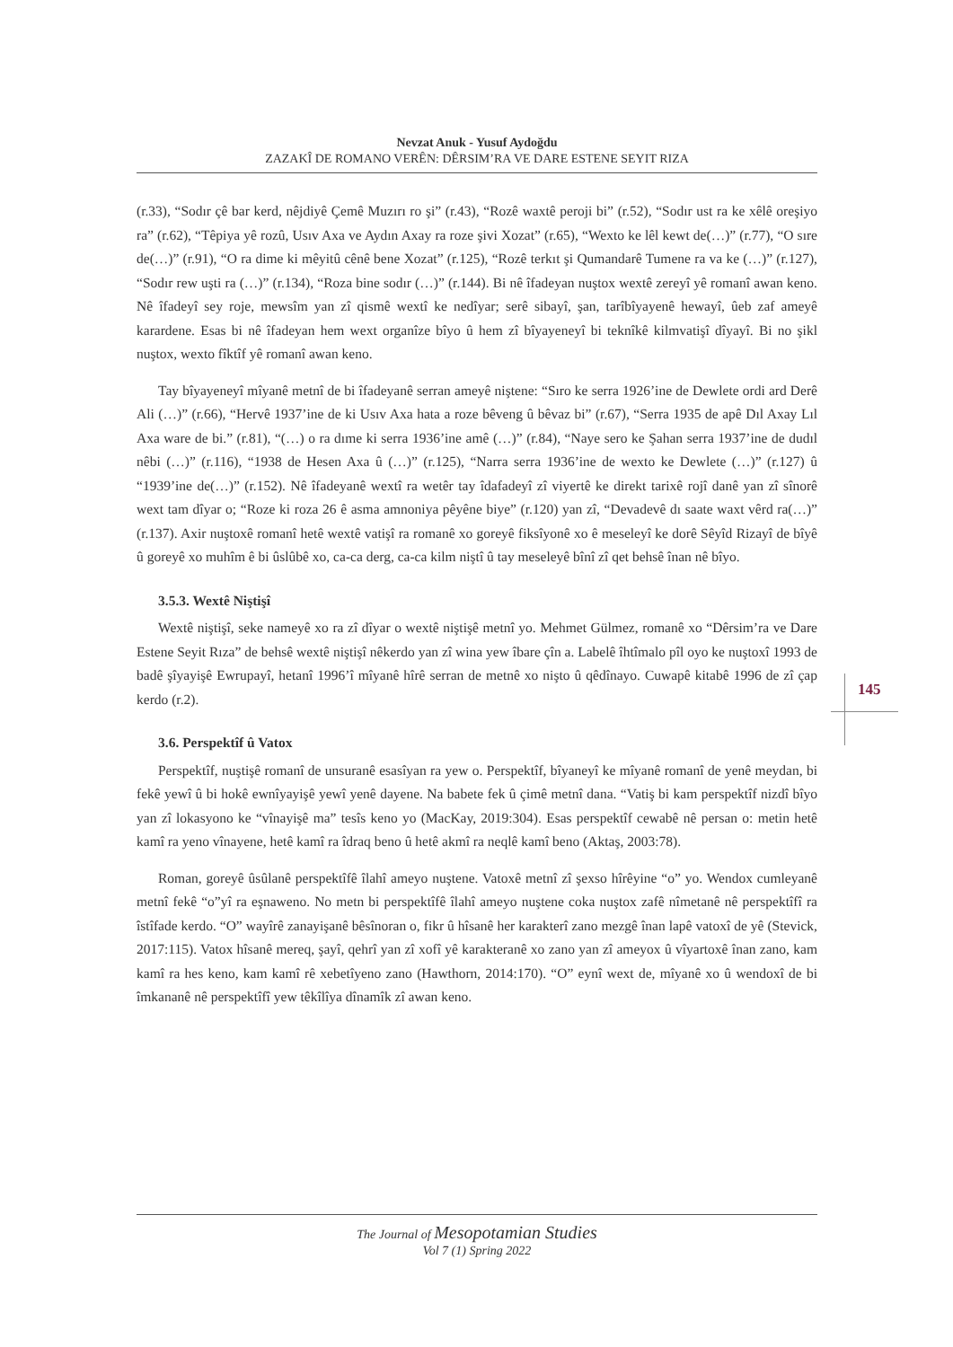Nevzat Anuk - Yusuf Aydoğdu
ZAZAKÎ DE ROMANO VERÊN: DÊRSIM’RA VE DARE ESTENE SEYIT RIZA
145
(r.33), “Sodır çê bar kerd, nêjdiyê Çemê Muzırı ro şi” (r.43), “Rozê waxtê peroji bi” (r.52), “Sodır ust ra ke xêlê oreşiyo ra” (r.62), “Têpiya yê rozû, Usıv Axa ve Aydın Axay ra roze şivi Xozat” (r.65), “Wexto ke lêl kewt de(…)” (r.77), “O sıre de(…)” (r.91), “O ra dime ki mêyitû cênê bene Xozat” (r.125), “Rozê terkıt şi Qumandarê Tumene ra va ke (…)” (r.127), “Sodır rew uşti ra (…)” (r.134), “Roza bine sodır (…)” (r.144). Bi nê îfadeyan nuştox wextê zereyî yê romanî awan keno. Nê îfadeyî sey roje, mewsîm yan zî qismê wextî ke nedîyar; serê sibayî, şan, tarîbîyayenê hewayî, ûeb zaf ameyê karardene. Esas bi nê îfadeyan hem wext organîze bîyo û hem zî bîyayeneyî bi teknîkê kilmvatişî dîyayî. Bi no şikl nuştox, wexto fîktîf yê romanî awan keno.
Tay bîyayeneyî mîyanê metnî de bi îfadeyanê serran ameyê niştene: “Sıro ke serra 1926’ine de Dewlete ordi ard Derê Ali (…)” (r.66), “Hervê 1937’ine de ki Usıv Axa hata a roze bêveng û bêvaz bi” (r.67), “Serra 1935 de apê Dıl Axay Lıl Axa ware de bi.” (r.81), “(…) o ra dıme ki serra 1936’ine amê (…)” (r.84), “Naye sero ke Şahan serra 1937’ine de dudıl nêbi (…)” (r.116), “1938 de Hesen Axa û (…)” (r.125), “Narra serra 1936’ine de wexto ke Dewlete (…)” (r.127) û “1939’ine de(…)” (r.152). Nê îfadeyanê wextî ra wetêr tay îdafadeyî zî viyertê ke direkt tarixê rojî danê yan zî sînorê wext tam dîyar o; “Roze ki roza 26 ê asma amnoniya pêyêne biye” (r.120) yan zî, “Devadevê dı saate waxt vêrd ra(…)” (r.137). Axir nuştoxê romanî hetê wextê vatişî ra romanê xo goreyê fiksîyonê xo ê meseleyî ke dorê Sêyîd Rizayî de bîyê û goreyê xo muhîm ê bi ûslûbê xo, ca-ca derg, ca-ca kilm niştî û tay meseleyê bînî zî qet behsê înan nê bîyo.
3.5.3. Wextê Niştişî
Wextê niştişî, seke nameyê xo ra zî dîyar o wextê niştişê metnî yo. Mehmet Gülmez, romanê xo “Dêrsim’ra ve Dare Estene Seyit Rıza” de behsê wextê niştişî nêkerdo yan zî wina yew îbare çîn a. Labelê îhtîmalo pîl oyo ke nuştoxî 1993 de badê şîyayişê Ewrupayî, hetanî 1996’î mîyanê hîrê serran de metnê xo nişto û qêdînayo. Cuwapê kitabê 1996 de zî çap kerdo (r.2).
3.6. Perspektîf û Vatox
Perspektîf, nuştişê romanî de unsuranê esasîyan ra yew o. Perspektîf, bîyaneyî ke mîyanê romanî de yenê meydan, bi fekê yewî û bi hokê ewnîyayişê yewî yenê dayene. Na babete fek û çimê metnî dana. “Vatiş bi kam perspektîf nizdî bîyo yan zî lokasyono ke “vînayişê ma” tesîs keno yo (MacKay, 2019:304). Esas perspektîf cewabê nê persan o: metin hetê kamî ra yeno vînayene, hetê kamî ra îdraq beno û hetê akmî ra neqlê kamî beno (Aktaş, 2003:78).
Roman, goreyê ûsûlanê perspektîfê îlahî ameyo nuştene. Vatoxê metnî zî şexso hîrêyine “o” yo. Wendox cumleyanê metnî fekê “o”yî ra eşnaweno. No metn bi perspektîfê îlahî ameyo nuştene coka nuştox zafê nîmetanê nê perspektîfî ra îstîfade kerdo. “O” wayîrê zanayişanê bêsînoran o, fikr û hîsanê her karakterî zano mezgê înan lapê vatoxî de yê (Stevick, 2017:115). Vatox hîsanê mereq, şayî, qehrî yan zî xofî yê karakteranê xo zano yan zî ameyox û vîyartoxê înan zano, kam kamî ra hes keno, kam kamî rê xebetîyeno zano (Hawthorn, 2014:170). “O” eynî wext de, mîyanê xo û wendoxî de bi îmkananê nê perspektîfî yew têkîlîya dînamîk zî awan keno.
The Journal of Mesopotamian Studies
Vol 7 (1) Spring 2022